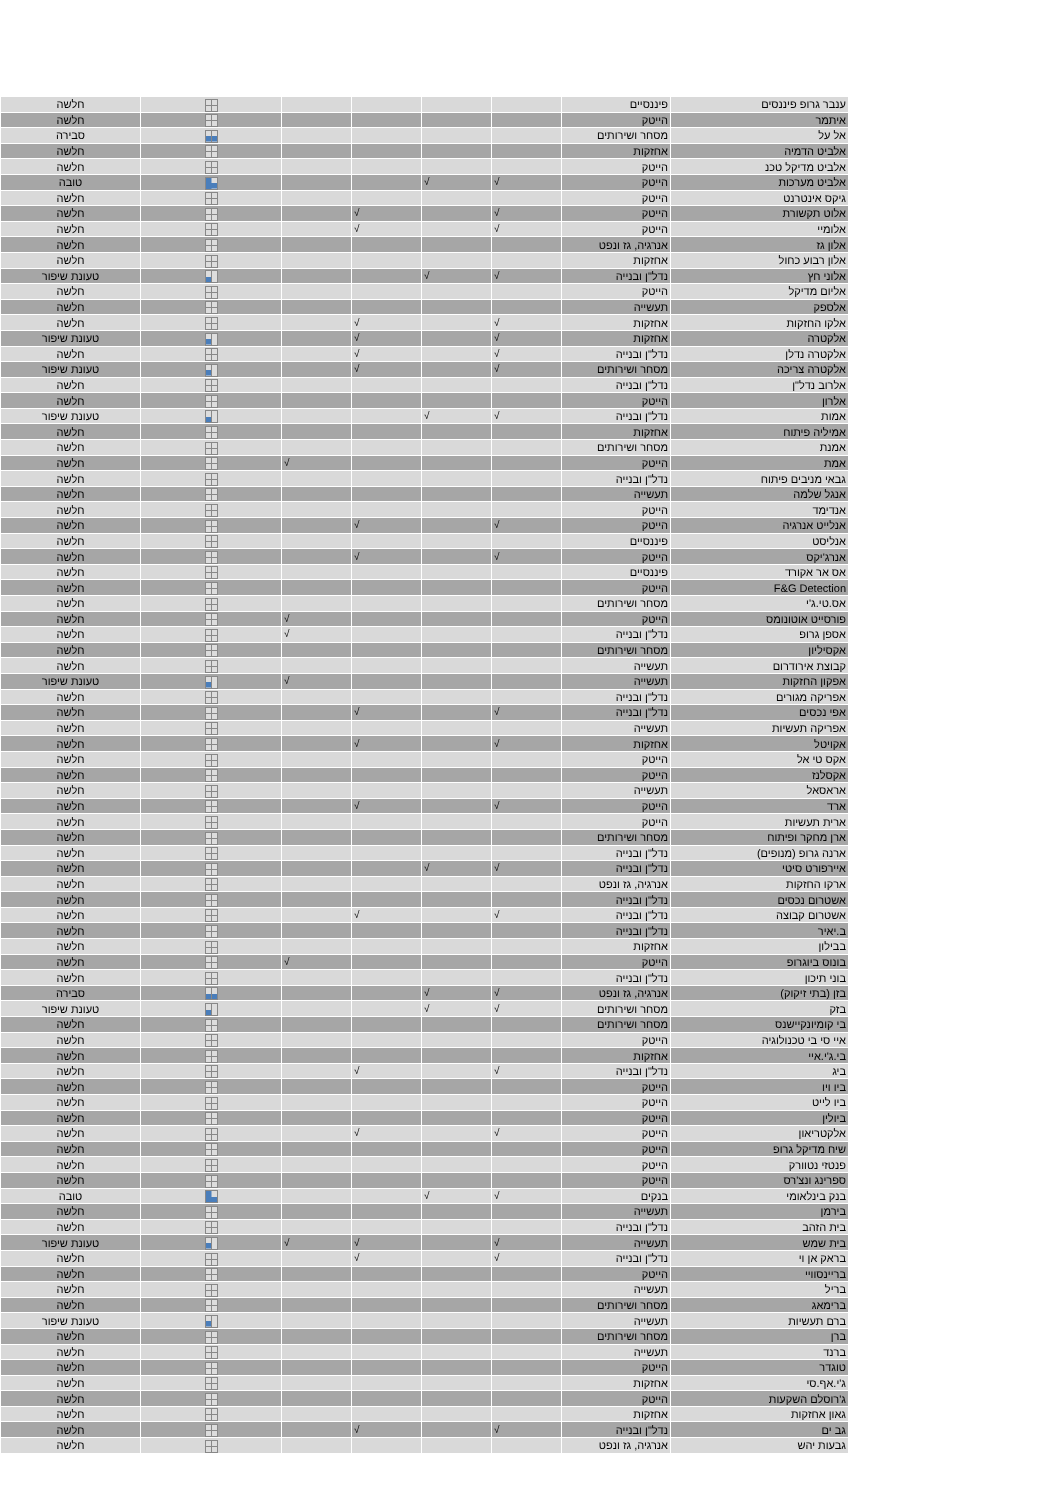| ענבר גרופ פיננסים | פיננסיים | | | | | | חלשה |
| איתמר | הייטק | | | | | | חלשה |
| אל על | מסחר ושירותים | | | | | | סבירה |
| אלביט הדמיה | אחזקות | | | | | | חלשה |
| אלביט מדיקל טכנ | הייטק | | | | | | חלשה |
| אלביט מערכות | הייטק | √ | √ | | | | טובה |
| גיקס אינטרנט | הייטק | | | | | | חלשה |
| אלוט תקשורת | הייטק | √ | | √ | | | חלשה |
| אלומיי | הייטק | √ | | √ | | | חלשה |
| אלון גז | אנרגיה, גז ונפט | | | | | | חלשה |
| אלון רבוע כחול | אחזקות | | | | | | חלשה |
| אלוני חץ | נדל"ן ובנייה | √ | √ | | | | טעונת שיפור |
| אליום מדיקל | הייטק | | | | | | חלשה |
| אלספק | תעשייה | | | | | | חלשה |
| אלקו החזקות | אחזקות | √ | | √ | | | חלשה |
| אלקטרה | אחזקות | √ | | √ | | | טעונת שיפור |
| אלקטרה נדלן | נדל"ן ובנייה | √ | | √ | | | חלשה |
| אלקטרה צריכה | מסחר ושירותים | √ | | √ | | | טעונת שיפור |
| אלרוב נדל"ן | נדל"ן ובנייה | | | | | | חלשה |
| אלרון | הייטק | | | | | | חלשה |
| אמות | נדל"ן ובנייה | √ | √ | | | | טעונת שיפור |
| אמיליה פיתוח | אחזקות | | | | | | חלשה |
| אמנת | מסחר ושירותים | | | | | | חלשה |
| אמת | הייטק | | | | √ | | חלשה |
| גבאי מניבים פיתוח | נדל"ן ובנייה | | | | | | חלשה |
| אנגל שלמה | תעשייה | | | | | | חלשה |
| אנדימד | הייטק | | | | | | חלשה |
| אנלייט אנרגיה | הייטק | √ | | √ | | | חלשה |
| אנליסט | פיננסיים | | | | | | חלשה |
| אנרג'יקס | הייטק | √ | | √ | | | חלשה |
| אס אר אקורד | פיננסיים | | | | | | חלשה |
| F&G Detection | הייטק | | | | | | חלשה |
| אס.טי.ג'י | מסחר ושירותים | | | | | | חלשה |
| פורסייט אוטונומס | הייטק | | | | √ | | חלשה |
| אספן גרופ | נדל"ן ובנייה | | | | √ | | חלשה |
| אקסיליון | מסחר ושירותים | | | | | | חלשה |
| קבוצת אירודרום | תעשייה | | | | | | חלשה |
| אפקון החזקות | תעשייה | | | | √ | | טעונת שיפור |
| אפריקה מגורים | נדל"ן ובנייה | | | | | | חלשה |
| אפי נכסים | נדל"ן ובנייה | √ | | √ | | | חלשה |
| אפריקה תעשיות | תעשייה | | | | | | חלשה |
| אקויטל | אחזקות | √ | | √ | | | חלשה |
| אקס טי אל | הייטק | | | | | | חלשה |
| אקסלנז | הייטק | | | | | | חלשה |
| אראסאל | תעשייה | | | | | | חלשה |
| ארד | הייטק | √ | | √ | | | חלשה |
| ארית תעשיות | הייטק | | | | | | חלשה |
| ארן מחקר ופיתוח | מסחר ושירותים | | | | | | חלשה |
| ארנה גרופ (מנופים) | נדל"ן ובנייה | | | | | | חלשה |
| איירפורט סיטי | נדל"ן ובנייה | √ | √ | | | | חלשה |
| ארקו החזקות | אנרגיה, גז ונפט | | | | | | חלשה |
| אשטרום נכסים | נדל"ן ובנייה | | | | | | חלשה |
| אשטרום קבוצה | נדל"ן ובנייה | √ | | √ | | | חלשה |
| ב.יאיר | נדל"ן ובנייה | | | | | | חלשה |
| בבילון | אחזקות | | | | | | חלשה |
| בונוס ביוגרופ | הייטק | | | | √ | | חלשה |
| בוני תיכון | נדל"ן ובנייה | | | | | | חלשה |
| בזן (בתי זיקוק) | אנרגיה, גז ונפט | √ | √ | | | | סבירה |
| בזק | מסחר ושירותים | √ | √ | | | | טעונת שיפור |
| בי קומיונקיישנס | מסחר ושירותים | | | | | | חלשה |
| איי סי בי טכנולוגיה | הייטק | | | | | | חלשה |
| בי.ג'י.איי | אחזקות | | | | | | חלשה |
| ביג | נדל"ן ובנייה | √ | | √ | | | חלשה |
| ביו ויו | הייטק | | | | | | חלשה |
| ביו לייט | הייטק | | | | | | חלשה |
| ביולין | הייטק | | | | | | חלשה |
| אלקטריאון | הייטק | √ | | √ | | | חלשה |
| שיח מדיקל גרופ | הייטק | | | | | | חלשה |
| פנטזי נטוורק | הייטק | | | | | | חלשה |
| ספרינג ונצ'רס | הייטק | | | | | | חלשה |
| בנק בינלאומי | בנקים | √ | √ | | | | טובה |
| בירמן | תעשייה | | | | | | חלשה |
| בית הזהב | נדל"ן ובנייה | | | | | | חלשה |
| בית שמש | תעשייה | √ | | √ | √ | | טעונת שיפור |
| בראק אן וי | נדל"ן ובנייה | √ | | √ | | | חלשה |
| בריינסוויי | הייטק | | | | | | חלשה |
| בריל | תעשייה | | | | | | חלשה |
| ברימאג | מסחר ושירותים | | | | | | חלשה |
| ברם תעשיות | תעשייה | | | | | | טעונת שיפור |
| ברן | מסחר ושירותים | | | | | | חלשה |
| ברנד | תעשייה | | | | | | חלשה |
| טוגדר | הייטק | | | | | | חלשה |
| ג'י.אף.סי | אחזקות | | | | | | חלשה |
| ג'רוסלם השקעות | הייטק | | | | | | חלשה |
| גאון אחזקות | אחזקות | | | | | | חלשה |
| גב ים | נדל"ן ובנייה | √ | | √ | | | חלשה |
| גבעות יהש | אנרגיה, גז ונפט | | | | | | חלשה |